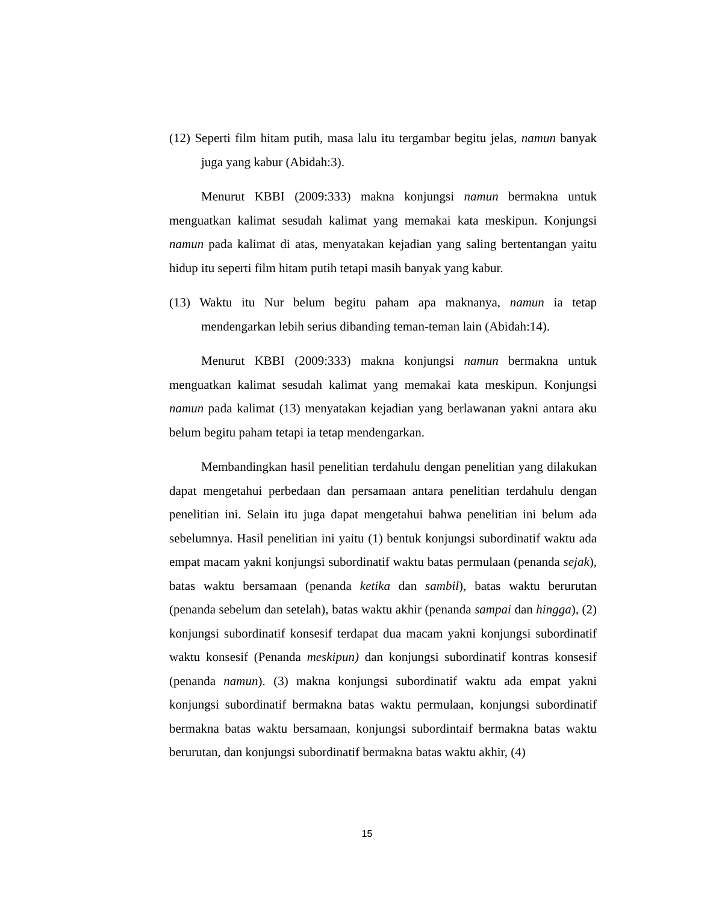(12) Seperti film hitam putih, masa lalu itu tergambar begitu jelas, namun banyak juga yang kabur (Abidah:3).
Menurut KBBI (2009:333) makna konjungsi namun bermakna untuk menguatkan kalimat sesudah kalimat yang memakai kata meskipun. Konjungsi namun pada kalimat di atas, menyatakan kejadian yang saling bertentangan yaitu hidup itu seperti film hitam putih tetapi masih banyak yang kabur.
(13) Waktu itu Nur belum begitu paham apa maknanya, namun ia tetap mendengarkan lebih serius dibanding teman-teman lain (Abidah:14).
Menurut KBBI (2009:333) makna konjungsi namun bermakna untuk menguatkan kalimat sesudah kalimat yang memakai kata meskipun. Konjungsi namun pada kalimat (13) menyatakan kejadian yang berlawanan yakni antara aku belum begitu paham tetapi ia tetap mendengarkan.
Membandingkan hasil penelitian terdahulu dengan penelitian yang dilakukan dapat mengetahui perbedaan dan persamaan antara penelitian terdahulu dengan penelitian ini. Selain itu juga dapat mengetahui bahwa penelitian ini belum ada sebelumnya. Hasil penelitian ini yaitu (1) bentuk konjungsi subordinatif waktu ada empat macam yakni konjungsi subordinatif waktu batas permulaan (penanda sejak), batas waktu bersamaan (penanda ketika dan sambil), batas waktu berurutan (penanda sebelum dan setelah), batas waktu akhir (penanda sampai dan hingga), (2) konjungsi subordinatif konsesif terdapat dua macam yakni konjungsi subordinatif waktu konsesif (Penanda meskipun) dan konjungsi subordinatif kontras konsesif (penanda namun). (3) makna konjungsi subordinatif waktu ada empat yakni konjungsi subordinatif bermakna batas waktu permulaan, konjungsi subordinatif bermakna batas waktu bersamaan, konjungsi subordintaif bermakna batas waktu berurutan, dan konjungsi subordinatif bermakna batas waktu akhir, (4)
15